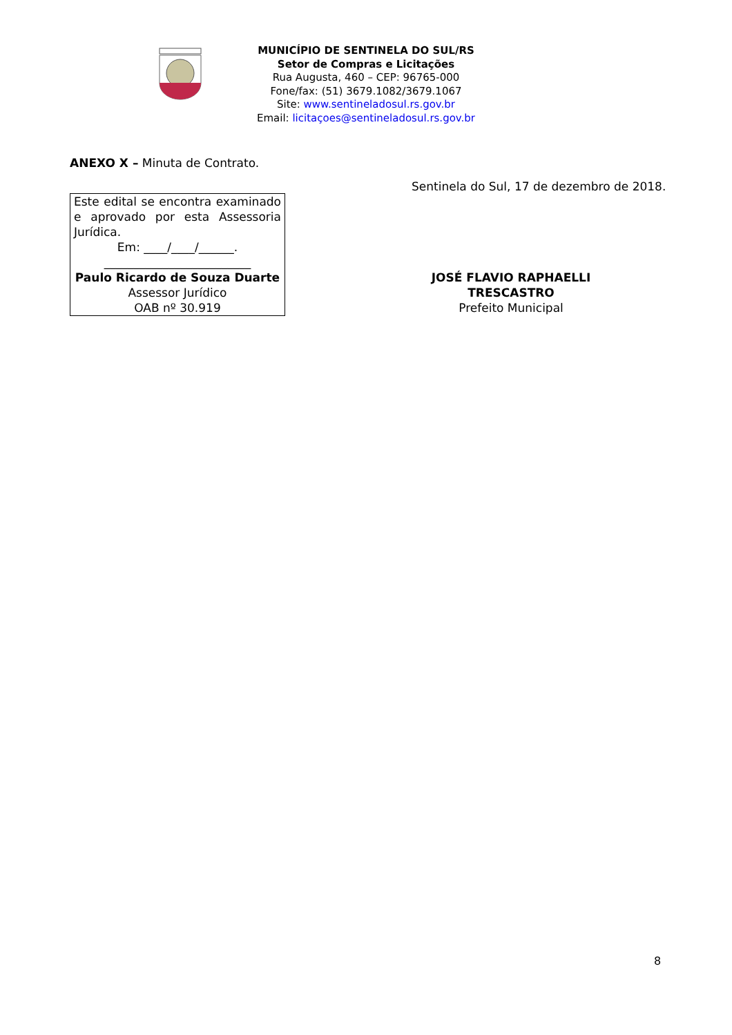MUNICÍPIO DE SENTINELA DO SUL/RS
Setor de Compras e Licitações
Rua Augusta, 460 – CEP: 96765-000
Fone/fax: (51) 3679.1082/3679.1067
Site: www.sentineladosul.rs.gov.br
Email: licitaçoes@sentineladosul.rs.gov.br
ANEXO X – Minuta de Contrato.
Sentinela do Sul, 17 de dezembro de 2018.
Este edital se encontra examinado e aprovado por esta Assessoria Jurídica.
Em: ____/____/______.
_________________________
Paulo Ricardo de Souza Duarte
Assessor Jurídico
OAB nº 30.919
JOSÉ FLAVIO RAPHAELLI TRESCASTRO
Prefeito Municipal
8